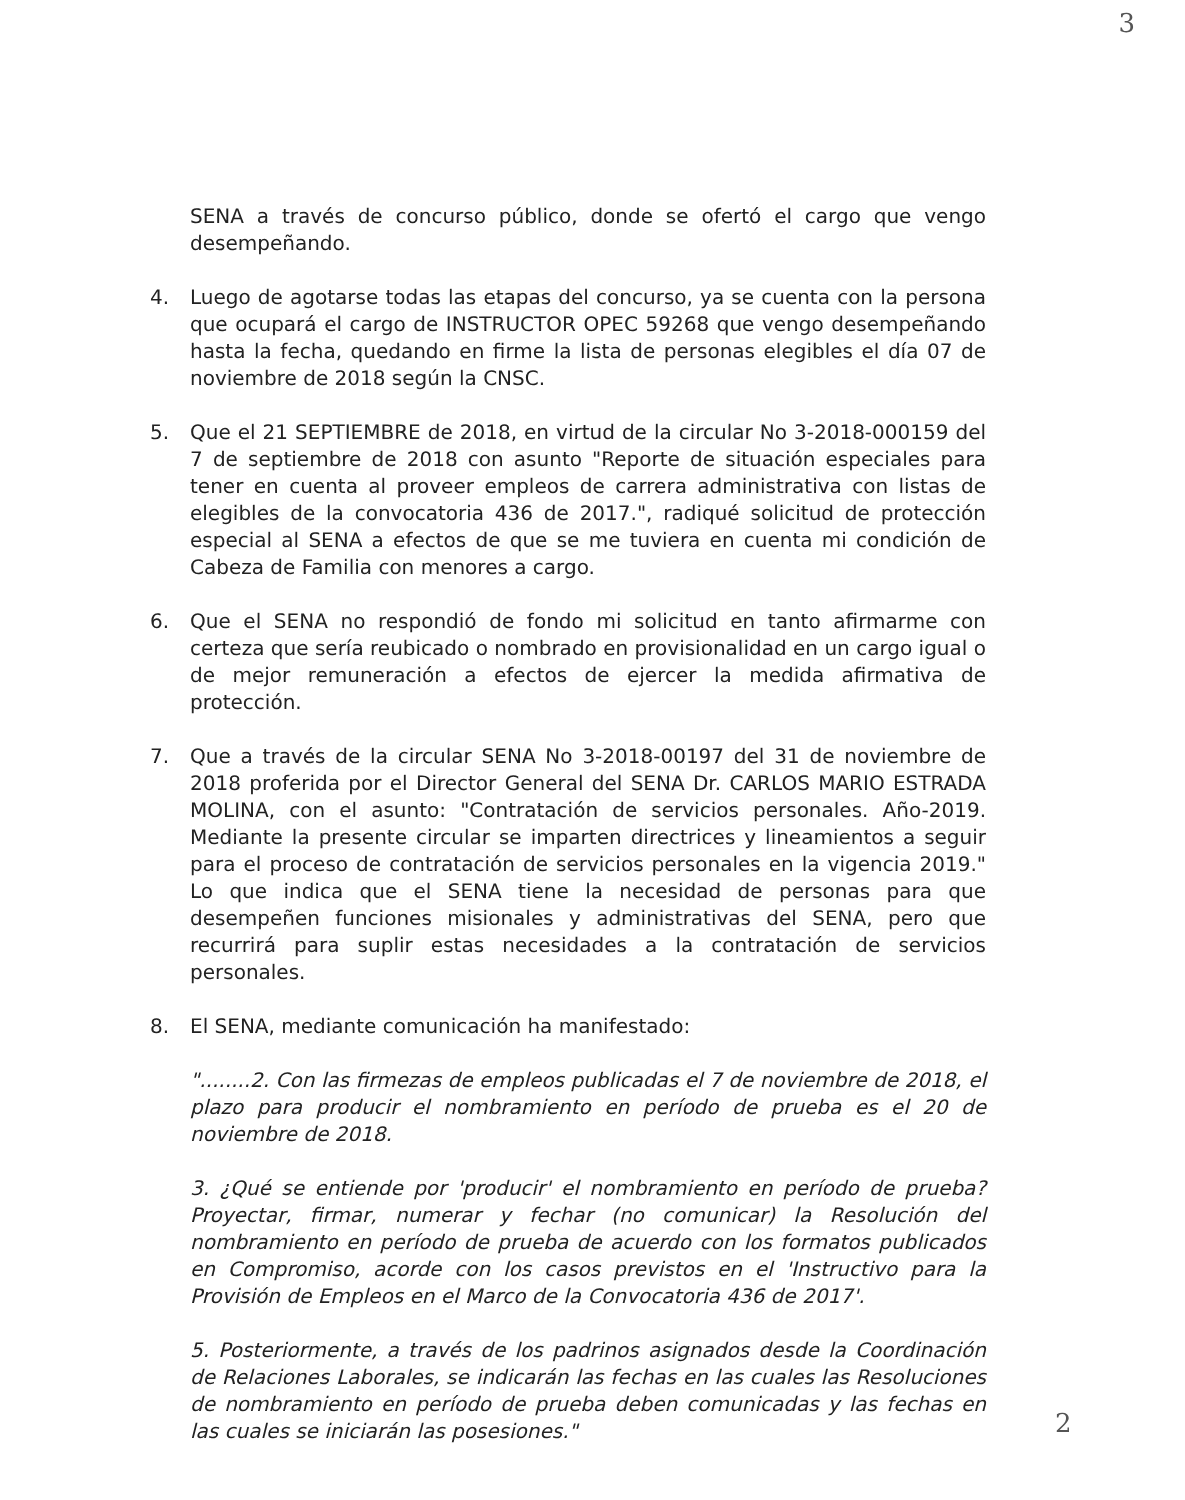3
SENA a través de concurso público, donde se ofertó el cargo que vengo desempeñando.
4. Luego de agotarse todas las etapas del concurso, ya se cuenta con la persona que ocupará el cargo de INSTRUCTOR OPEC 59268 que vengo desempeñando hasta la fecha, quedando en firme la lista de personas elegibles el día 07 de noviembre de 2018 según la CNSC.
5. Que el 21 SEPTIEMBRE de 2018, en virtud de la circular No 3-2018-000159 del 7 de septiembre de 2018 con asunto "Reporte de situación especiales para tener en cuenta al proveer empleos de carrera administrativa con listas de elegibles de la convocatoria 436 de 2017.", radiqué solicitud de protección especial al SENA a efectos de que se me tuviera en cuenta mi condición de Cabeza de Familia con menores a cargo.
6. Que el SENA no respondió de fondo mi solicitud en tanto afirmarme con certeza que sería reubicado o nombrado en provisionalidad en un cargo igual o de mejor remuneración a efectos de ejercer la medida afirmativa de protección.
7. Que a través de la circular SENA No 3-2018-00197 del 31 de noviembre de 2018 proferida por el Director General del SENA Dr. CARLOS MARIO ESTRADA MOLINA, con el asunto: "Contratación de servicios personales. Año-2019. Mediante la presente circular se imparten directrices y lineamientos a seguir para el proceso de contratación de servicios personales en la vigencia 2019." Lo que indica que el SENA tiene la necesidad de personas para que desempeñen funciones misionales y administrativas del SENA, pero que recurrirá para suplir estas necesidades a la contratación de servicios personales.
8. El SENA, mediante comunicación ha manifestado:
"........2. Con las firmezas de empleos publicadas el 7 de noviembre de 2018, el plazo para producir el nombramiento en período de prueba es el 20 de noviembre de 2018.
3. ¿Qué se entiende por 'producir' el nombramiento en período de prueba? Proyectar, firmar, numerar y fechar (no comunicar) la Resolución del nombramiento en período de prueba de acuerdo con los formatos publicados en Compromiso, acorde con los casos previstos en el 'Instructivo para la Provisión de Empleos en el Marco de la Convocatoria 436 de 2017'.
5. Posteriormente, a través de los padrinos asignados desde la Coordinación de Relaciones Laborales, se indicarán las fechas en las cuales las Resoluciones de nombramiento en período de prueba deben comunicadas y las fechas en las cuales se iniciarán las posesiones."
2